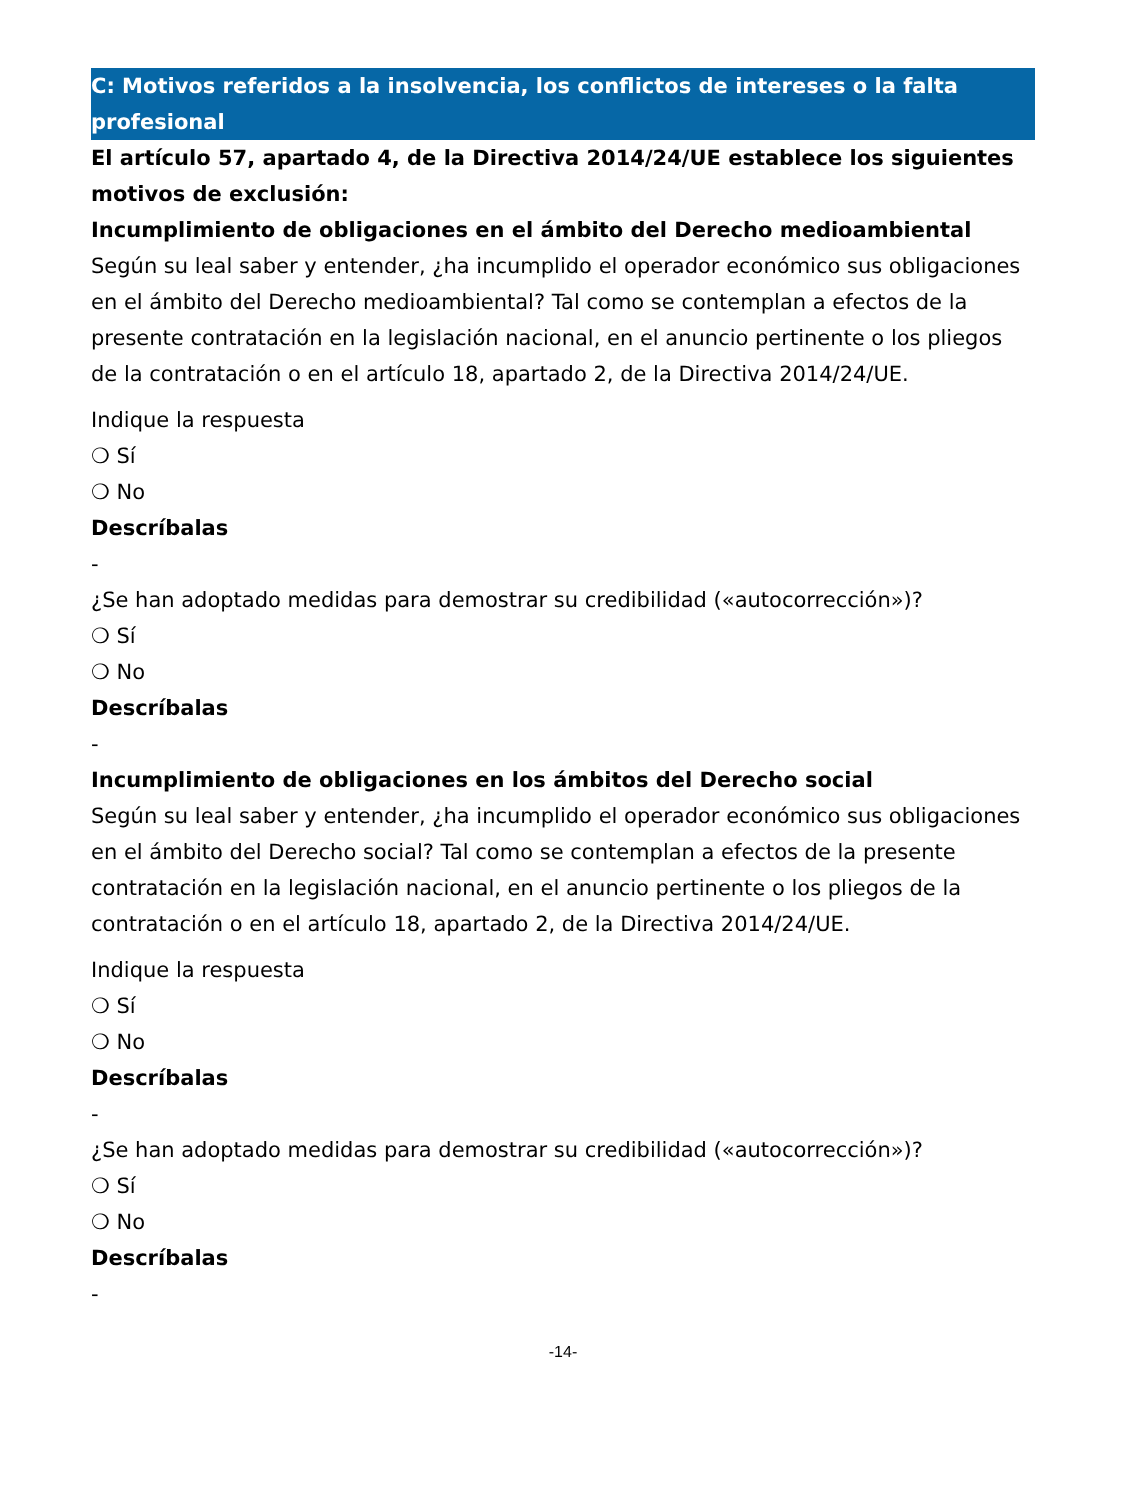C: Motivos referidos a la insolvencia, los conflictos de intereses o la falta profesional
El artículo 57, apartado 4, de la Directiva 2014/24/UE establece los siguientes motivos de exclusión:
Incumplimiento de obligaciones en el ámbito del Derecho medioambiental
Según su leal saber y entender, ¿ha incumplido el operador económico sus obligaciones en el ámbito del Derecho medioambiental? Tal como se contemplan a efectos de la presente contratación en la legislación nacional, en el anuncio pertinente o los pliegos de la contratación o en el artículo 18, apartado 2, de la Directiva 2014/24/UE.
Indique la respuesta
❍ Sí
❍ No
Descríbalas
-
¿Se han adoptado medidas para demostrar su credibilidad («autocorrección»)?
❍ Sí
❍ No
Descríbalas
-
Incumplimiento de obligaciones en los ámbitos del Derecho social
Según su leal saber y entender, ¿ha incumplido el operador económico sus obligaciones en el ámbito del Derecho social? Tal como se contemplan a efectos de la presente contratación en la legislación nacional, en el anuncio pertinente o los pliegos de la contratación o en el artículo 18, apartado 2, de la Directiva 2014/24/UE.
Indique la respuesta
❍ Sí
❍ No
Descríbalas
-
¿Se han adoptado medidas para demostrar su credibilidad («autocorrección»)?
❍ Sí
❍ No
Descríbalas
-
-14-